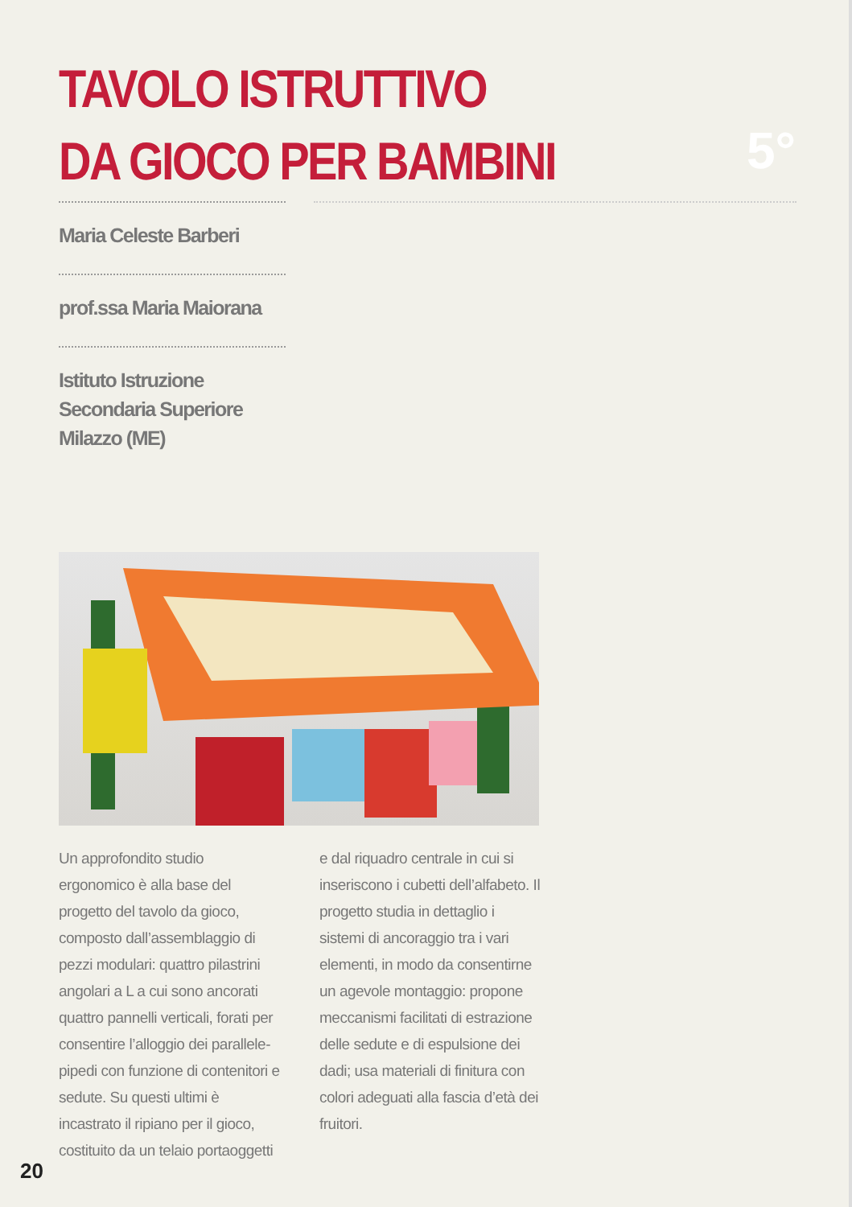TAVOLO ISTRUTTIVO
DA GIOCO PER BAMBINI
5°
Maria Celeste Barberi
prof.ssa Maria Maiorana
Istituto Istruzione
Secondaria Superiore
Milazzo (ME)
Un approfondito studio ergonomico è alla base del progetto del tavolo da gioco, composto dall’assemblaggio di pezzi modulari: quattro pilastrini angolari a L a cui sono ancorati quattro pannelli verticali, forati per consentire l’alloggio dei parallele­pipedi con funzione di contenitori e sedute. Su questi ultimi è incastrato il ripiano per il gioco, costituito da un telaio portaoggetti e dal riquadro centrale in cui si inseriscono i cubetti dell’alfabeto. Il progetto studia in dettaglio i sistemi di ancoraggio tra i vari elementi, in modo da consen­tirne un agevole montaggio: propone meccanismi facilitati di estrazione delle sedute e di espulsione dei dadi; usa materiali di finitura con colori adeguati alla fascia d’età dei fruitori.
20